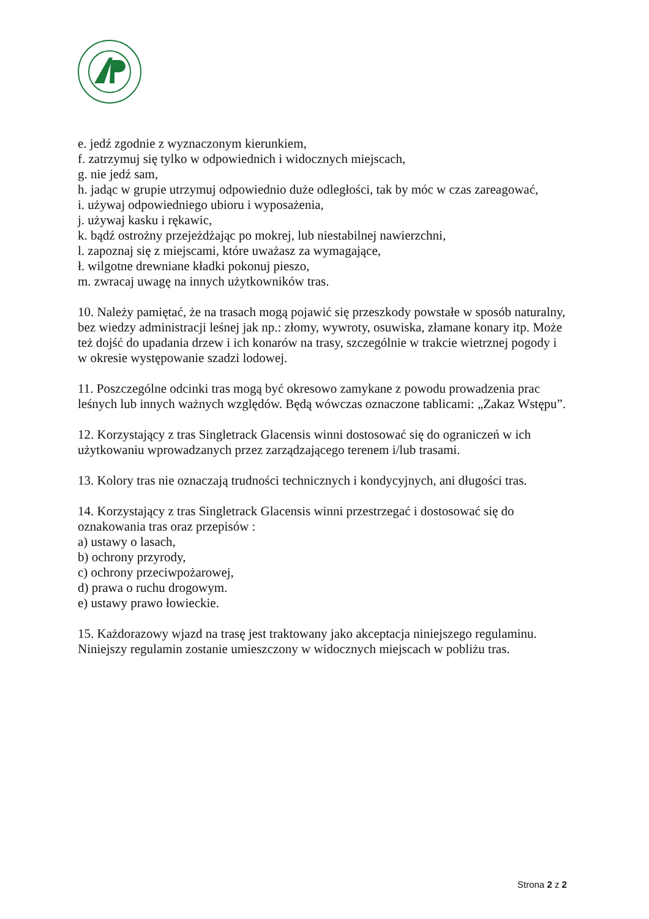e. jedź zgodnie z wyznaczonym kierunkiem,
f. zatrzymuj się tylko w odpowiednich i widocznych miejscach,
g. nie jedź sam,
h. jadąc w grupie utrzymuj odpowiednio duże odległości, tak by móc w czas zareagować,
i. używaj odpowiedniego ubioru i wyposażenia,
j. używaj kasku i rękawic,
k. bądź ostrożny przejeżdżając po mokrej, lub niestabilnej nawierzchni,
l. zapoznaj się z miejscami, które uważasz za wymagające,
ł. wilgotne drewniane kładki pokonuj pieszo,
m. zwracaj uwagę na innych użytkowników tras.
10. Należy pamiętać, że na trasach mogą pojawić się przeszkody powstałe w sposób naturalny, bez wiedzy administracji leśnej jak np.: złomy, wywroty, osuwiska, złamane konary itp. Może też dojść do upadania drzew i ich konarów na trasy, szczególnie w trakcie wietrznej pogody i w okresie występowanie szadzi lodowej.
11. Poszczególne odcinki tras mogą być okresowo zamykane z powodu prowadzenia prac leśnych lub innych ważnych względów. Będą wówczas oznaczone tablicami: „Zakaz Wstępu”.
12. Korzystający z tras Singletrack Glacensis winni dostosować się do ograniczeń w ich użytkowaniu wprowadzanych przez zarządzającego terenem i/lub trasami.
13. Kolory tras nie oznaczają trudności technicznych i kondycyjnych, ani długości tras.
14. Korzystający z tras Singletrack Glacensis winni przestrzegać i dostosować się do oznakowania tras oraz przepisów :
a) ustawy o lasach,
b) ochrony przyrody,
c) ochrony przeciwpożarowej,
d) prawa o ruchu drogowym.
e) ustawy prawo łowieckie.
15. Każdorazowy wjazd na trasę jest traktowany jako akceptacja niniejszego regulaminu. Niniejszy regulamin zostanie umieszczony w widocznych miejscach w pobliżu tras.
Strona 2 z 2